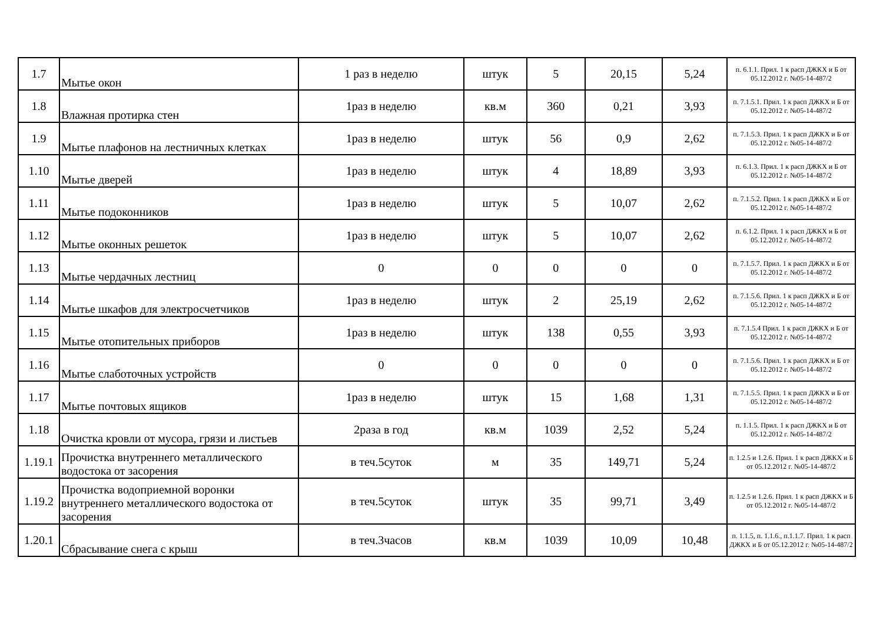| 1.7 | Мытье окон | 1 раз в неделю | штук | 5 | 20,15 | 5,24 | п. 6.1.1. Прил. 1 к расп ДЖКХ и Б от 05.12.2012 г. №05-14-487/2 |
| 1.8 | Влажная протирка стен | 1раз в неделю | кв.м | 360 | 0,21 | 3,93 | п. 7.1.5.1. Прил. 1 к расп ДЖКХ и Б от 05.12.2012 г. №05-14-487/2 |
| 1.9 | Мытье плафонов на лестничных клетках | 1раз в неделю | штук | 56 | 0,9 | 2,62 | п. 7.1.5.3. Прил. 1 к расп ДЖКХ и Б от 05.12.2012 г. №05-14-487/2 |
| 1.10 | Мытье дверей | 1раз в неделю | штук | 4 | 18,89 | 3,93 | п. 6.1.3. Прил. 1 к расп ДЖКХ и Б от 05.12.2012 г. №05-14-487/2 |
| 1.11 | Мытье подоконников | 1раз в неделю | штук | 5 | 10,07 | 2,62 | п. 7.1.5.2. Прил. 1 к расп ДЖКХ и Б от 05.12.2012 г. №05-14-487/2 |
| 1.12 | Мытье оконных решеток | 1раз в неделю | штук | 5 | 10,07 | 2,62 | п. 6.1.2. Прил. 1 к расп ДЖКХ и Б от 05.12.2012 г. №05-14-487/2 |
| 1.13 | Мытье чердачных лестниц | 0 | 0 | 0 | 0 | 0 | п. 7.1.5.7. Прил. 1 к расп ДЖКХ и Б от 05.12.2012 г. №05-14-487/2 |
| 1.14 | Мытье шкафов для электросчетчиков | 1раз в неделю | штук | 2 | 25,19 | 2,62 | п. 7.1.5.6. Прил. 1 к расп ДЖКХ и Б от 05.12.2012 г. №05-14-487/2 |
| 1.15 | Мытье отопительных приборов | 1раз в неделю | штук | 138 | 0,55 | 3,93 | п. 7.1.5.4 Прил. 1 к расп ДЖКХ и Б от 05.12.2012 г. №05-14-487/2 |
| 1.16 | Мытье слаботочных устройств | 0 | 0 | 0 | 0 | 0 | п. 7.1.5.6. Прил. 1 к расп ДЖКХ и Б от 05.12.2012 г. №05-14-487/2 |
| 1.17 | Мытье почтовых ящиков | 1раз в неделю | штук | 15 | 1,68 | 1,31 | п. 7.1.5.5. Прил. 1 к расп ДЖКХ и Б от 05.12.2012 г. №05-14-487/2 |
| 1.18 | Очистка кровли от мусора, грязи и листьев | 2раза в год | кв.м | 1039 | 2,52 | 5,24 | п. 1.1.5. Прил. 1 к расп ДЖКХ и Б от 05.12.2012 г. №05-14-487/2 |
| 1.19.1 | Прочистка внутреннего металлического водостока от засорения | в теч.5суток | м | 35 | 149,71 | 5,24 | п. 1.2.5 и 1.2.6. Прил. 1 к расп ДЖКХ и Б от 05.12.2012 г. №05-14-487/2 |
| 1.19.2 | Прочистка водоприемной воронки внутреннего металлического водостока от засорения | в теч.5суток | штук | 35 | 99,71 | 3,49 | п. 1.2.5 и 1.2.6. Прил. 1 к расп ДЖКХ и Б от 05.12.2012 г. №05-14-487/2 |
| 1.20.1 | Сбрасывание снега с крыш | в теч.3часов | кв.м | 1039 | 10,09 | 10,48 | п. 1.1.5, п. 1.1.6., п.1.1.7. Прил. 1 к расп ДЖКХ и Б от 05.12.2012 г. №05-14-487/2 |